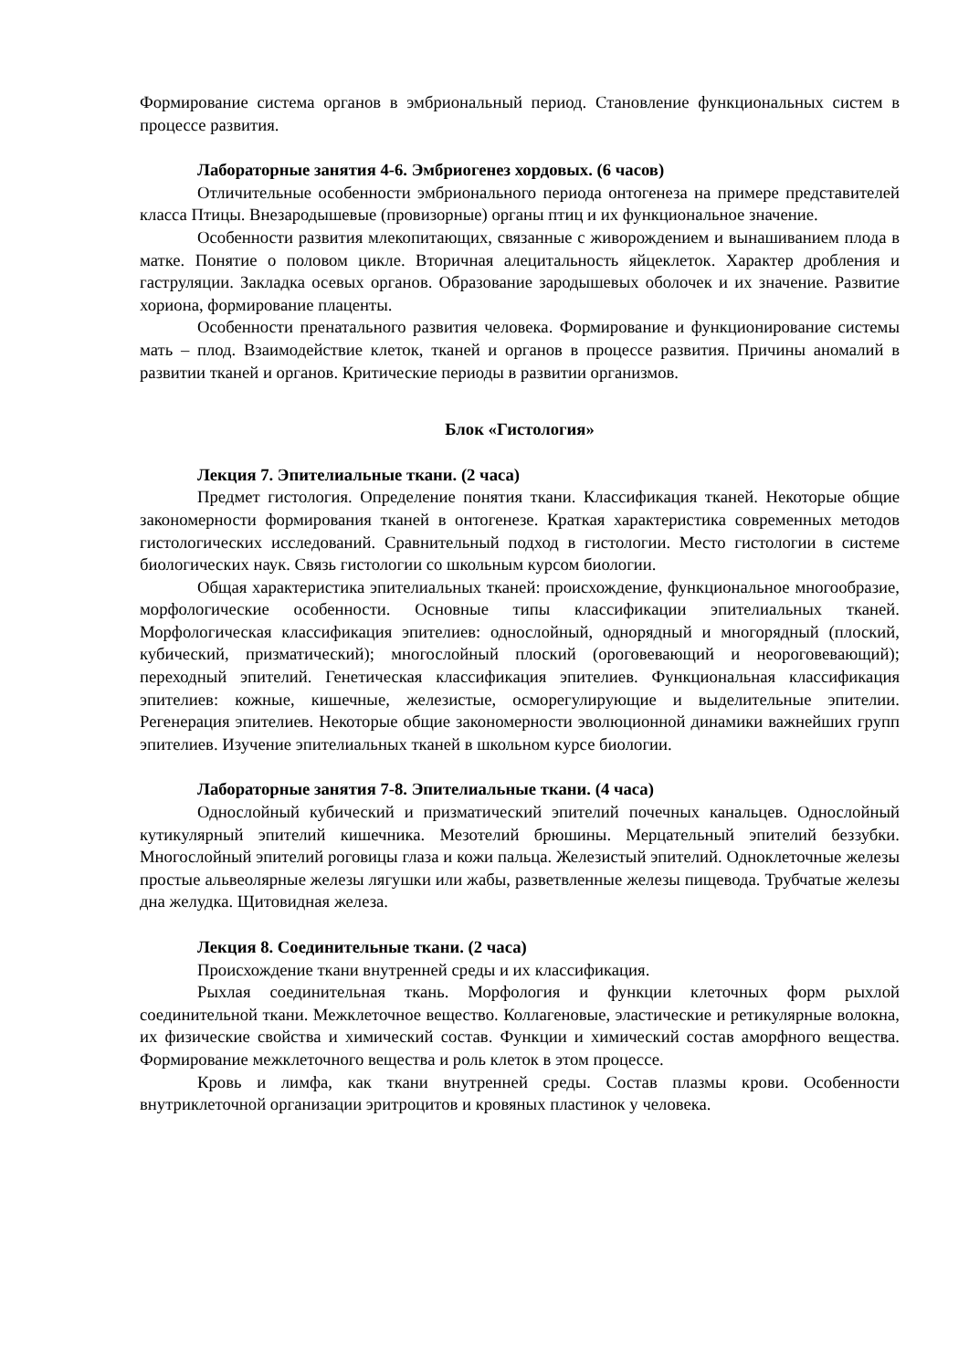Формирование система органов в эмбриональный период. Становление функциональных систем в процессе развития.
Лабораторные занятия 4-6. Эмбриогенез хордовых. (6 часов)
Отличительные особенности эмбрионального периода онтогенеза на примере представителей класса Птицы. Внезародышевые (провизорные) органы птиц и их функциональное значение.
Особенности развития млекопитающих, связанные с живорождением и вынашиванием плода в матке. Понятие о половом цикле. Вторичная алецитальность яйцеклеток. Характер дробления и гаструляции. Закладка осевых органов. Образование зародышевых оболочек и их значение. Развитие хориона, формирование плаценты.
Особенности пренатального развития человека. Формирование и функционирование системы мать – плод. Взаимодействие клеток, тканей и органов в процессе развития. Причины аномалий в развитии тканей и органов. Критические периоды в развитии организмов.
Блок «Гистология»
Лекция 7. Эпителиальные ткани. (2 часа)
Предмет гистология. Определение понятия ткани. Классификация тканей. Некоторые общие закономерности формирования тканей в онтогенезе. Краткая характеристика современных методов гистологических исследований. Сравнительный подход в гистологии. Место гистологии в системе биологических наук. Связь гистологии со школьным курсом биологии.
Общая характеристика эпителиальных тканей: происхождение, функциональное многообразие, морфологические особенности. Основные типы классификации эпителиальных тканей. Морфологическая классификация эпителиев: однослойный, однорядный и многорядный (плоский, кубический, призматический); многослойный плоский (ороговевающий и неороговевающий); переходный эпителий. Генетическая классификация эпителиев. Функциональная классификация эпителиев: кожные, кишечные, железистые, осморегулирующие и выделительные эпителии. Регенерация эпителиев. Некоторые общие закономерности эволюционной динамики важнейших групп эпителиев. Изучение эпителиальных тканей в школьном курсе биологии.
Лабораторные занятия 7-8. Эпителиальные ткани. (4 часа)
Однослойный кубический и призматический эпителий почечных канальцев. Однослойный кутикулярный эпителий кишечника. Мезотелий брюшины. Мерцательный эпителий беззубки. Многослойный эпителий роговицы глаза и кожи пальца. Железистый эпителий. Одноклеточные железы простые альвеолярные железы лягушки или жабы, разветвленные железы пищевода. Трубчатые железы дна желудка. Щитовидная железа.
Лекция 8. Соединительные ткани. (2 часа)
Происхождение ткани внутренней среды и их классификация.
Рыхлая соединительная ткань. Морфология и функции клеточных форм рыхлой соединительной ткани. Межклеточное вещество. Коллагеновые, эластические и ретикулярные волокна, их физические свойства и химический состав. Функции и химический состав аморфного вещества. Формирование межклеточного вещества и роль клеток в этом процессе.
Кровь и лимфа, как ткани внутренней среды. Состав плазмы крови. Особенности внутриклеточной организации эритроцитов и кровяных пластинок у человека.